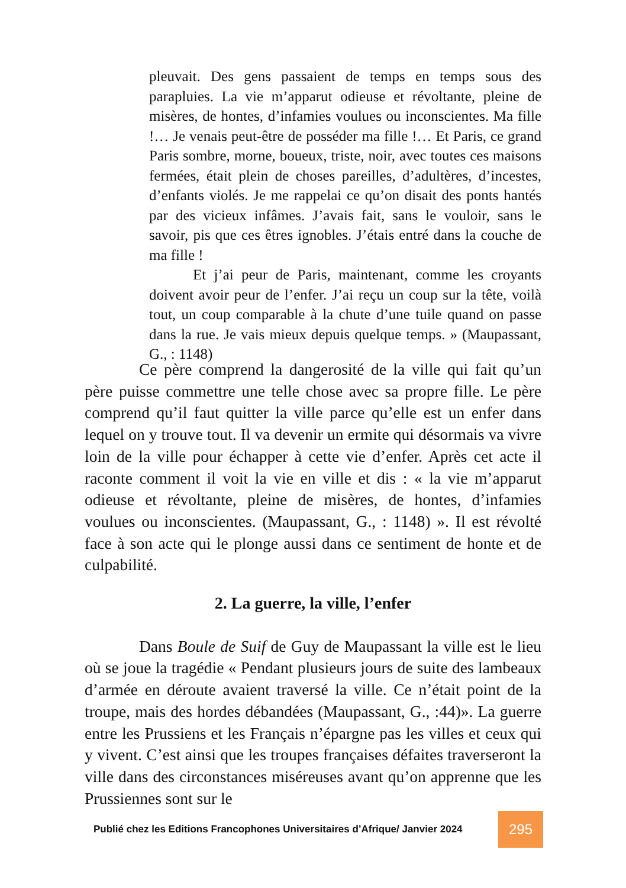pleuvait. Des gens passaient de temps en temps sous des parapluies. La vie m’apparut odieuse et révoltante, pleine de misères, de hontes, d’infamies voulues ou inconscientes. Ma fille !… Je venais peut-être de posséder ma fille !… Et Paris, ce grand Paris sombre, morne, boueux, triste, noir, avec toutes ces maisons fermées, était plein de choses pareilles, d’adultères, d’incestes, d’enfants violés. Je me rappelai ce qu’on disait des ponts hantés par des vicieux infâmes. J’avais fait, sans le vouloir, sans le savoir, pis que ces êtres ignobles. J’étais entré dans la couche de ma fille !
Et j’ai peur de Paris, maintenant, comme les croyants doivent avoir peur de l’enfer. J’ai reçu un coup sur la tête, voilà tout, un coup comparable à la chute d’une tuile quand on passe dans la rue. Je vais mieux depuis quelque temps. » (Maupassant, G., : 1148)
Ce père comprend la dangerosité de la ville qui fait qu’un père puisse commettre une telle chose avec sa propre fille. Le père comprend qu’il faut quitter la ville parce qu’elle est un enfer dans lequel on y trouve tout. Il va devenir un ermite qui désormais va vivre loin de la ville pour échapper à cette vie d’enfer. Après cet acte il raconte comment il voit la vie en ville et dis : « la vie m’apparut odieuse et révoltante, pleine de misères, de hontes, d’infamies voulues ou inconscientes. (Maupassant, G., : 1148) ». Il est révolté face à son acte qui le plonge aussi dans ce sentiment de honte et de culpabilité.
2. La guerre, la ville, l’enfer
Dans Boule de Suif de Guy de Maupassant la ville est le lieu où se joue la tragédie « Pendant plusieurs jours de suite des lambeaux d’armée en déroute avaient traversé la ville. Ce n’était point de la troupe, mais des hordes débandées (Maupassant, G., :44)». La guerre entre les Prussiens et les Français n’épargne pas les villes et ceux qui y vivent. C’est ainsi que les troupes françaises défaites traverseront la ville dans des circonstances miséreuses avant qu’on apprenne que les Prussiennes sont sur le
Publié chez les Editions Francophones Universitaires d’Afrique/ Janvier 2024
295